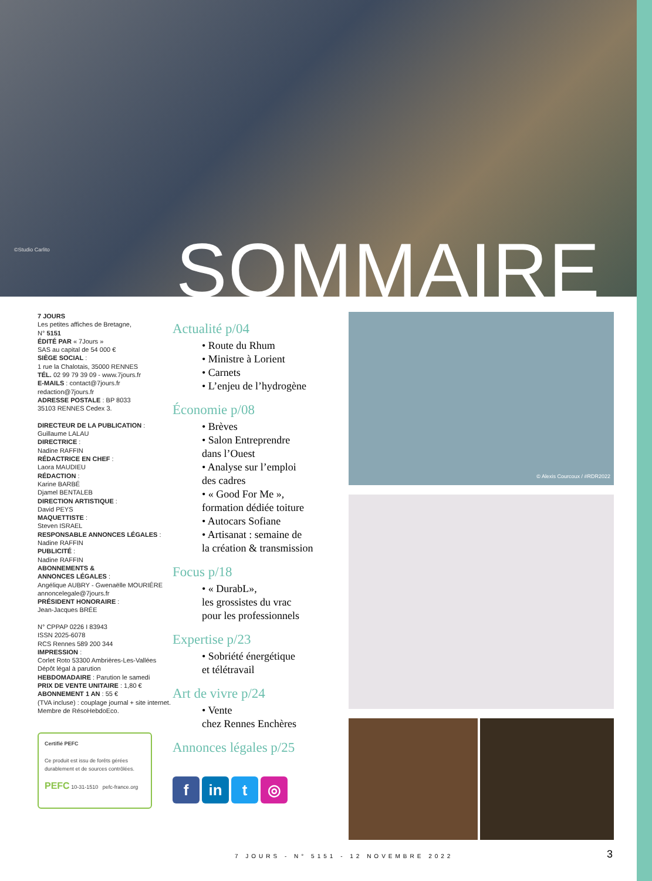©Studio Carlito SOMMAIRE
7 JOURS
Les petites affiches de Bretagne,
N° 5151
ÉDITÉ PAR « 7Jours »
SAS au capital de 54 000 €
SIÈGE SOCIAL :
1 rue la Chalotais, 35000 RENNES
TÉL. 02 99 79 39 09 - www.7jours.fr
E-MAILS : contact@7jours.fr
redaction@7jours.fr
ADRESSE POSTALE : BP 8033
35103 RENNES Cedex 3.
DIRECTEUR DE LA PUBLICATION :
Guillaume LALAU
DIRECTRICE :
Nadine RAFFIN
RÉDACTRICE EN CHEF :
Laora MAUDIEU
RÉDACTION :
Karine BARBÉ
Djamel BENTALEB
DIRECTION ARTISTIQUE :
David PEYS
MAQUETTISTE :
Steven ISRAEL
RESPONSABLE ANNONCES LÉGALES :
Nadine RAFFIN
PUBLICITÉ :
Nadine RAFFIN
ABONNEMENTS &
ANNONCES LÉGALES :
Angélique AUBRY - Gwenaëlle MOURIÉRE
annoncelegale@7jours.fr
PRÉSIDENT HONORAIRE :
Jean-Jacques BRÉE
N° CPPAP 0226 I 83943
ISSN 2025-6078
RCS Rennes 589 200 344
IMPRESSION :
Corlet Roto 53300 Ambrières-Les-Vallées
Dépôt légal à parution
HEBDOMADAIRE : Parution le samedi
PRIX DE VENTE UNITAIRE : 1,80 €
ABONNEMENT 1 AN : 55 €
(TVA incluse) : couplage journal + site internet.
Membre de RésoHebdoEco.
Certifié PEFC
Ce produit est issu de forêts gérées durablement et de sources contrôlées.
PEFC 10-31-1510 pefc-france.org
Actualité p/04
• Route du Rhum
• Ministre à Lorient
• Carnets
• L’enjeu de l’hydrogène
Économie p/08
• Brèves
• Salon Entreprendre
dans l’Ouest
• Analyse sur l’emploi
des cadres
• « Good For Me »,
formation dédiée toiture
• Autocars Sofiane
• Artisanat : semaine de
la création & transmission
Focus p/18
• « DurabL»,
les grossistes du vrac
pour les professionnels
Expertise p/23
• Sobriété énergétique
et télétravail
Art de vivre p/24
• Vente
chez Rennes Enchères
Annonces légales p/25
f in t ◎
© Alexis Courcoux / #RDR2022
7 JOURS - N° 5151 - 12 NOVEMBRE 2022
3